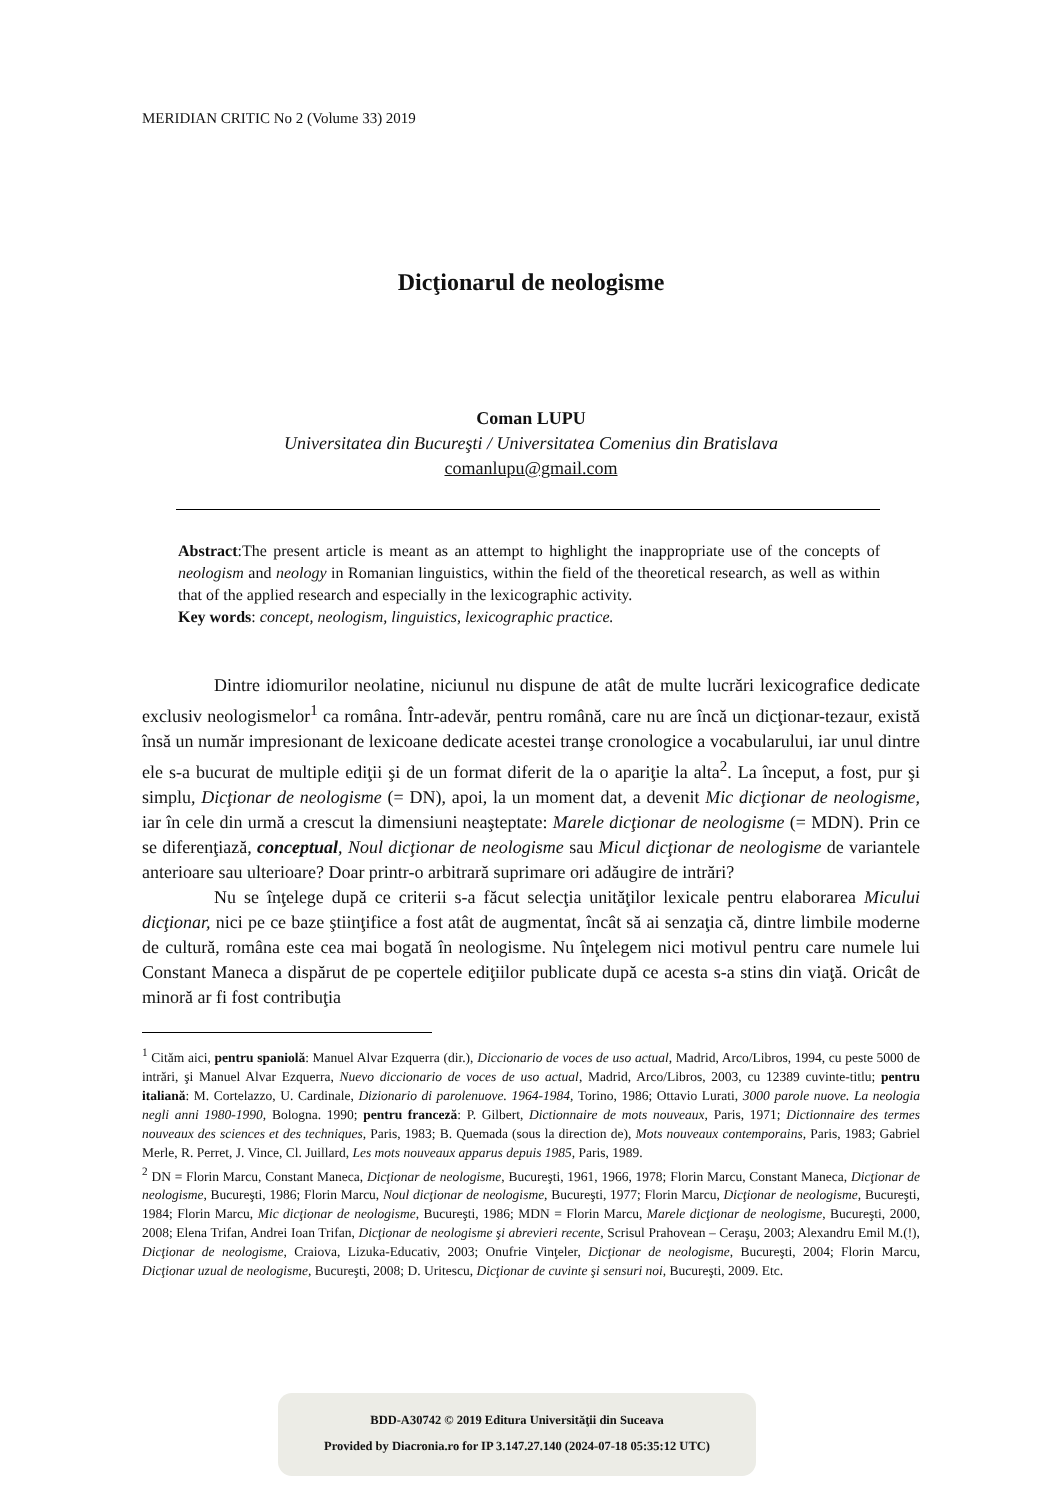MERIDIAN CRITIC No 2 (Volume 33) 2019
Dicţionarul de neologisme
Coman LUPU
Universitatea din Bucureşti / Universitatea Comenius din Bratislava
comanlupu@gmail.com
Abstract:The present article is meant as an attempt to highlight the inappropriate use of the concepts of neologism and neology in Romanian linguistics, within the field of the theoretical research, as well as within that of the applied research and especially in the lexicographic activity.
Key words: concept, neologism, linguistics, lexicographic practice.
Dintre idiomurilor neolatine, niciunul nu dispune de atât de multe lucrări lexicografice dedicate exclusiv neologismelor<sup>1</sup> ca româna. Într-adevăr, pentru română, care nu are încă un dicţionar-tezaur, există însă un număr impresionant de lexicoane dedicate acestei tranşe cronologice a vocabularului, iar unul dintre ele s-a bucurat de multiple ediţii şi de un format diferit de la o apariţie la alta<sup>2</sup>. La început, a fost, pur şi simplu, Dicţionar de neologisme (= DN), apoi, la un moment dat, a devenit Mic dicţionar de neologisme, iar în cele din urmă a crescut la dimensiuni neaşteptate: Marele dicţionar de neologisme (= MDN). Prin ce se diferenţiază, conceptual, Noul dicţionar de neologisme sau Micul dicţionar de neologisme de variantele anterioare sau ulterioare? Doar printr-o arbitrară suprimare ori adăugire de intrări?
Nu se înţelege după ce criterii s-a făcut selecţia unităţilor lexicale pentru elaborarea Micului dicţionar, nici pe ce baze ştiinţifice a fost atât de augmentat, încât să ai senzaţia că, dintre limbile moderne de cultură, româna este cea mai bogată în neologisme. Nu înţelegem nici motivul pentru care numele lui Constant Maneca a dispărut de pe copertele ediţiilor publicate după ce acesta s-a stins din viaţă. Oricât de minoră ar fi fost contribuţia
<sup>1</sup> Cităm aici, pentru spaniolă: Manuel Alvar Ezquerra (dir.), Diccionario de voces de uso actual, Madrid, Arco/Libros, 1994, cu peste 5000 de intrări, şi Manuel Alvar Ezquerra, Nuevo diccionario de voces de uso actual, Madrid, Arco/Libros, 2003, cu 12389 cuvinte-titlu; pentru italiană: M. Cortelazzo, U. Cardinale, Dizionario di parolenuove. 1964-1984, Torino, 1986; Ottavio Lurati, 3000 parole nuove. La neologia negli anni 1980-1990, Bologna. 1990; pentru franceză: P. Gilbert, Dictionnaire de mots nouveaux, Paris, 1971; Dictionnaire des termes nouveaux des sciences et des techniques, Paris, 1983; B. Quemada (sous la direction de), Mots nouveaux contemporains, Paris, 1983; Gabriel Merle, R. Perret, J. Vince, Cl. Juillard, Les mots nouveaux apparus depuis 1985, Paris, 1989.
<sup>2</sup> DN = Florin Marcu, Constant Maneca, Dicţionar de neologisme, Bucureşti, 1961, 1966, 1978; Florin Marcu, Constant Maneca, Dicţionar de neologisme, Bucureşti, 1986; Florin Marcu, Noul dicţionar de neologisme, Bucureşti, 1977; Florin Marcu, Dicţionar de neologisme, Bucureşti, 1984; Florin Marcu, Mic dicţionar de neologisme, Bucureşti, 1986; MDN = Florin Marcu, Marele dicţionar de neologisme, Bucureşti, 2000, 2008; Elena Trifan, Andrei Ioan Trifan, Dicţionar de neologisme şi abrevieri recente, Scrisul Prahovean – Ceraşu, 2003; Alexandru Emil M.(!), Dicţionar de neologisme, Craiova, Lizuka-Educativ, 2003; Onufrie Vinţeler, Dicţionar de neologisme, Bucureşti, 2004; Florin Marcu, Dicţionar uzual de neologisme, Bucureşti, 2008; D. Uritescu, Dicţionar de cuvinte şi sensuri noi, Bucureşti, 2009. Etc.
BDD-A30742 © 2019 Editura Universităţii din Suceava
Provided by Diacronia.ro for IP 3.147.27.140 (2024-07-18 05:35:12 UTC)